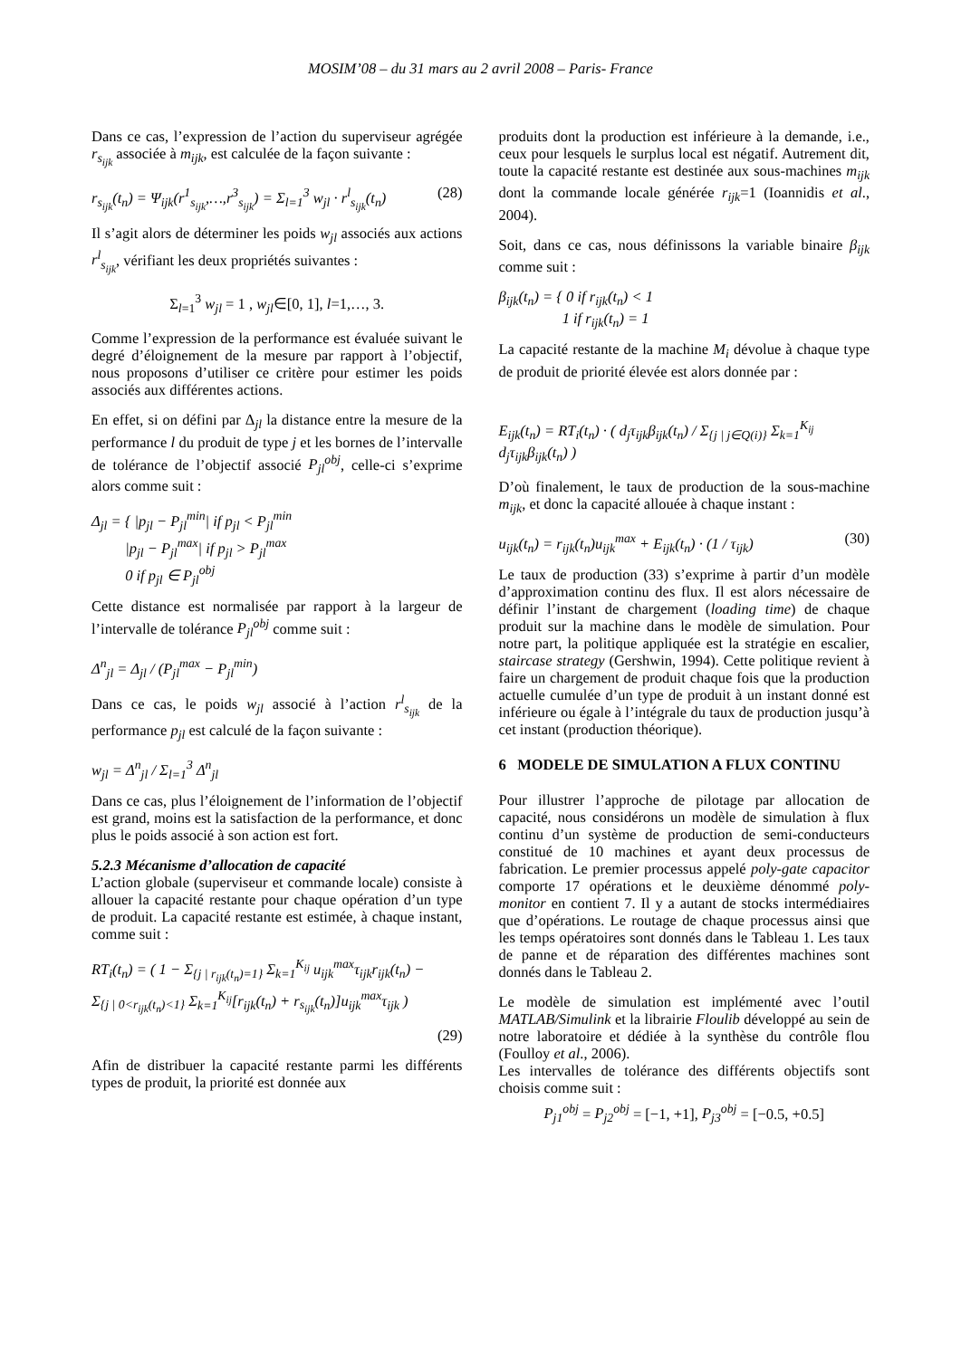MOSIM’08 – du 31 mars au 2 avril 2008 – Paris- France
Dans ce cas, l’expression de l’action du superviseur agrégée r<sub>s<sub>ijk</sub></sub> associée à m<sub>ijk</sub>, est calculée de la façon suivante :
r<sub>s<sub>ijk</sub></sub>(t<sub>n</sub>) = Ψ<sub>ijk</sub>(r<sup>1</sup><sub>s<sub>ijk</sub></sub>,…,r<sup>3</sup><sub>s<sub>ijk</sub></sub>) = Σ<sub>l=1</sub><sup>3</sup> w<sub>jl</sub> · r<sup>l</sup><sub>s<sub>ijk</sub></sub>(t<sub>n</sub>) (28)
Il s’agit alors de déterminer les poids w<sub>jl</sub> associés aux actions r<sup>l</sup><sub>s<sub>ijk</sub></sub>, vérifiant les deux propriétés suivantes :
Σ<sub>l=1</sub><sup>3</sup> w<sub>jl</sub> = 1 , w<sub>jl</sub>∈[0, 1], l=1,…, 3.
Comme l’expression de la performance est évaluée suivant le degré d’éloignement de la mesure par rapport à l’objectif, nous proposons d’utiliser ce critère pour estimer les poids associés aux différentes actions.
En effet, si on défini par Δ<sub>jl</sub> la distance entre la mesure de la performance l du produit de type j et les bornes de l’intervalle de tolérance de l’objectif associé P<sub>jl</sub><sup>obj</sup>, celle-ci s’exprime alors comme suit :
Δ<sub>jl</sub> = { |p<sub>jl</sub> − P<sub>jl</sub><sup>min</sup>| if p<sub>jl</sub> < P<sub>jl</sub><sup>min</sup>
|p<sub>jl</sub> − P<sub>jl</sub><sup>max</sup>| if p<sub>jl</sub> > P<sub>jl</sub><sup>max</sup>
0 if p<sub>jl</sub> ∈ P<sub>jl</sub><sup>obj</sup>
Cette distance est normalisée par rapport à la largeur de l’intervalle de tolérance P<sub>jl</sub><sup>obj</sup> comme suit :
Δ<sup>n</sup><sub>jl</sub> = Δ<sub>jl</sub> / (P<sub>jl</sub><sup>max</sup> − P<sub>jl</sub><sup>min</sup>)
Dans ce cas, le poids w<sub>jl</sub> associé à l’action r<sup>l</sup><sub>s<sub>ijk</sub></sub> de la performance p<sub>jl</sub> est calculé de la façon suivante :
w<sub>jl</sub> = Δ<sup>n</sup><sub>jl</sub> / Σ<sub>l=1</sub><sup>3</sup> Δ<sup>n</sup><sub>jl</sub>
Dans ce cas, plus l’éloignement de l’information de l’objectif est grand, moins est la satisfaction de la performance, et donc plus le poids associé à son action est fort.
5.2.3 Mécanisme d’allocation de capacité
L’action globale (superviseur et commande locale) consiste à allouer la capacité restante pour chaque opération d’un type de produit. La capacité restante est estimée, à chaque instant, comme suit :
RT<sub>i</sub>(t<sub>n</sub>) = ( 1 − Σ<sub>{j | r<sub>ijk</sub>(t<sub>n</sub>)=1}</sub> Σ<sub>k=1</sub><sup>K<sub>ij</sub></sup> u<sub>ijk</sub><sup>max</sup>τ<sub>ijk</sub>r<sub>ijk</sub>(t<sub>n</sub>) −
Σ<sub>{j | 0<r<sub>ijk</sub>(t<sub>n</sub>)<1}</sub> Σ<sub>k=1</sub><sup>K<sub>ij</sub></sup>[r<sub>ijk</sub>(t<sub>n</sub>) + r<sub>s<sub>ijk</sub></sub>(t<sub>n</sub>)]u<sub>ijk</sub><sup>max</sup>τ<sub>ijk</sub> )
(29)
Afin de distribuer la capacité restante parmi les différents types de produit, la priorité est donnée aux
produits dont la production est inférieure à la demande, i.e., ceux pour lesquels le surplus local est négatif. Autrement dit, toute la capacité restante est destinée aux sous-machines m<sub>ijk</sub> dont la commande locale générée r<sub>ijk</sub>=1 (Ioannidis et al., 2004).
Soit, dans ce cas, nous définissons la variable binaire β<sub>ijk</sub> comme suit :
β<sub>ijk</sub>(t<sub>n</sub>) = { 0 if r<sub>ijk</sub>(t<sub>n</sub>) < 1
1 if r<sub>ijk</sub>(t<sub>n</sub>) = 1
La capacité restante de la machine M<sub>i</sub> dévolue à chaque type de produit de priorité élevée est alors donnée par :
E<sub>ijk</sub>(t<sub>n</sub>) = RT<sub>i</sub>(t<sub>n</sub>) · ( d<sub>j</sub>τ<sub>ijk</sub>β<sub>ijk</sub>(t<sub>n</sub>) / Σ<sub>{j | j∈Q(i)}</sub> Σ<sub>k=1</sub><sup>K<sub>ij</sub></sup> d<sub>j</sub>τ<sub>ijk</sub>β<sub>ijk</sub>(t<sub>n</sub>) )
D’où finalement, le taux de production de la sous-machine m<sub>ijk</sub>, et donc la capacité allouée à chaque instant :
u<sub>ijk</sub>(t<sub>n</sub>) = r<sub>ijk</sub>(t<sub>n</sub>)u<sub>ijk</sub><sup>max</sup> + E<sub>ijk</sub>(t<sub>n</sub>) · (1 / τ<sub>ijk</sub>) (30)
Le taux de production (33) s’exprime à partir d’un modèle d’approximation continu des flux. Il est alors nécessaire de définir l’instant de chargement (loading time) de chaque produit sur la machine dans le modèle de simulation. Pour notre part, la politique appliquée est la stratégie en escalier, staircase strategy (Gershwin, 1994). Cette politique revient à faire un chargement de produit chaque fois que la production actuelle cumulée d’un type de produit à un instant donné est inférieure ou égale à l’intégrale du taux de production jusqu’à cet instant (production théorique).
6 MODELE DE SIMULATION A FLUX CONTINU
Pour illustrer l’approche de pilotage par allocation de capacité, nous considérons un modèle de simulation à flux continu d’un système de production de semi-conducteurs constitué de 10 machines et ayant deux processus de fabrication. Le premier processus appelé poly-gate capacitor comporte 17 opérations et le deuxième dénommé poly-monitor en contient 7. Il y a autant de stocks intermédiaires que d’opérations. Le routage de chaque processus ainsi que les temps opératoires sont donnés dans le Tableau 1. Les taux de panne et de réparation des différentes machines sont donnés dans le Tableau 2.
Le modèle de simulation est implémenté avec l’outil MATLAB/Simulink et la librairie Floulib développé au sein de notre laboratoire et dédiée à la synthèse du contrôle flou (Foulloy et al., 2006).
Les intervalles de tolérance des différents objectifs sont choisis comme suit :
P<sub>j1</sub><sup>obj</sup> = P<sub>j2</sub><sup>obj</sup> = [−1, +1], P<sub>j3</sub><sup>obj</sup> = [−0.5, +0.5]